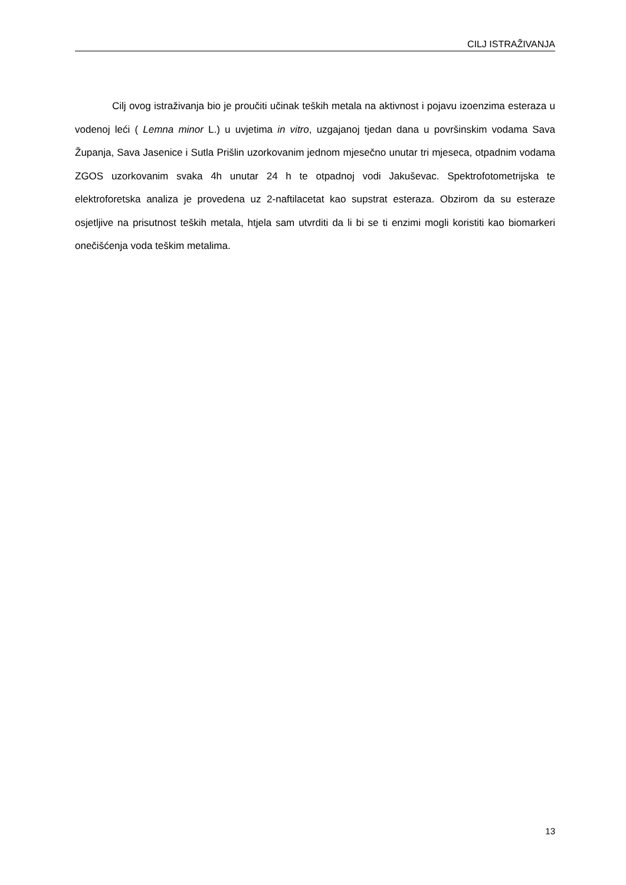CILJ ISTRAŽIVANJA
Cilj ovog istraživanja bio je proučiti učinak teških metala na aktivnost i pojavu izoenzima esteraza u vodenoj leći ( Lemna minor L.) u uvjetima in vitro, uzgajanoj tjedan dana u površinskim vodama Sava Županja, Sava Jasenice i Sutla Prišlin uzorkovanim jednom mjesečno unutar tri mjeseca, otpadnim vodama ZGOS uzorkovanim svaka 4h unutar 24 h te otpadnoj vodi Jakuševac. Spektrofotometrijska te elektroforetska analiza je provedena uz 2-naftilacetat kao supstrat esteraza. Obzirom da su esteraze osjetljive na prisutnost teških metala, htjela sam utvrditi da li bi se ti enzimi mogli koristiti kao biomarkeri onečišćenja voda teškim metalima.
13